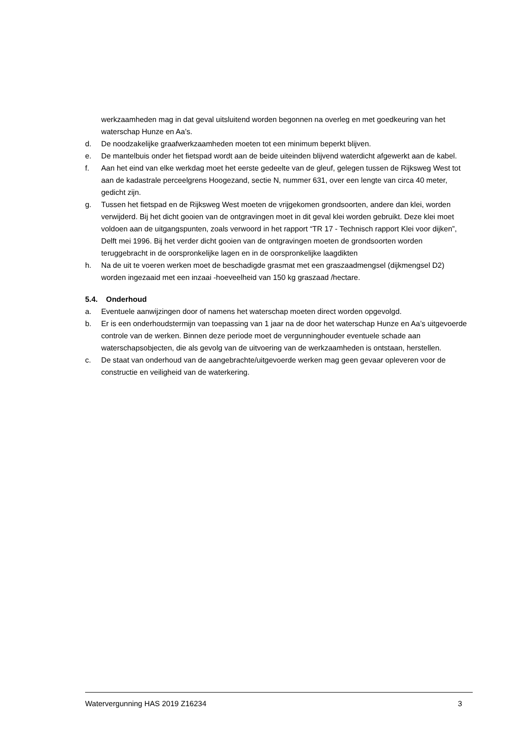werkzaamheden mag in dat geval uitsluitend worden begonnen na overleg en met goedkeuring van het waterschap Hunze en Aa’s.
d. De noodzakelijke graafwerkzaamheden moeten tot een minimum beperkt blijven.
e. De mantelbuis onder het fietspad wordt aan de beide uiteinden blijvend waterdicht afgewerkt aan de kabel.
f. Aan het eind van elke werkdag moet het eerste gedeelte van de gleuf, gelegen tussen de Rijksweg West tot aan de kadastrale perceelgrens Hoogezand, sectie N, nummer 631, over een lengte van circa 40 meter, gedicht zijn.
g. Tussen het fietspad en de Rijksweg West moeten de vrijgekomen grondsoorten, andere dan klei, worden verwijderd. Bij het dicht gooien van de ontgravingen moet in dit geval klei worden gebruikt. Deze klei moet voldoen aan de uitgangspunten, zoals verwoord in het rapport “TR 17 - Technisch rapport Klei voor dijken”, Delft mei 1996. Bij het verder dicht gooien van de ontgravingen moeten de grondsoorten worden teruggebracht in de oorspronkelijke lagen en in de oorspronkelijke laagdikten
h. Na de uit te voeren werken moet de beschadigde grasmat met een graszaadmengsel (dijkmengsel D2) worden ingezaaid met een inzaai -hoeveelheid van 150 kg graszaad /hectare.
5.4. Onderhoud
a. Eventuele aanwijzingen door of namens het waterschap moeten direct worden opgevolgd.
b. Er is een onderhoudstermijn van toepassing van 1 jaar na de door het waterschap Hunze en Aa’s uitgevoerde controle van de werken. Binnen deze periode moet de vergunninghouder eventuele schade aan waterschapsobjecten, die als gevolg van de uitvoering van de werkzaamheden is ontstaan, herstellen.
c. De staat van onderhoud van de aangebrachte/uitgevoerde werken mag geen gevaar opleveren voor de constructie en veiligheid van de waterkering.
Watervergunning HAS 2019 Z16234 3